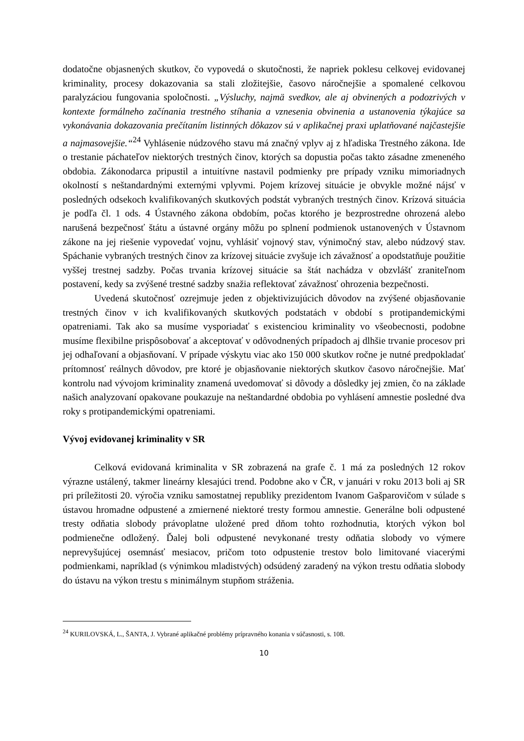dodatočne objasnených skutkov, čo vypovedá o skutočnosti, že napriek poklesu celkovej evidovanej kriminality, procesy dokazovania sa stali zložitejšie, časovo náročnejšie a spomalené celkovou paralyzáciou fungovania spoločnosti. „Výsluchy, najmä svedkov, ale aj obvinených a podozrivých v kontexte formálneho začínania trestného stíhania a vznesenia obvinenia a ustanovenia týkajúce sa vykonávania dokazovania prečítaním listinných dôkazov sú v aplikačnej praxi uplatňované najčastejšie a najmasovejšie.“<sup>24</sup> Vyhlásenie núdzového stavu má značný vplyv aj z hľadiska Trestného zákona. Ide o trestanie páchateľov niektorých trestných činov, ktorých sa dopustia počas takto zásadne zmeneného obdobia. Zákonodarca pripustil a intuitívne nastavil podmienky pre prípady vzniku mimoriadnych okolností s neštandardnými externými vplyvmi. Pojem krízovej situácie je obvykle možné nájsť v posledných odsekoch kvalifikovaných skutkových podstát vybraných trestných činov. Krízová situácia je podľa čl. 1 ods. 4 Ústavného zákona obdobím, počas ktorého je bezprostredne ohrozená alebo narušená bezpečnosť štátu a ústavné orgány môžu po splnení podmienok ustanovených v Ústavnom zákone na jej riešenie vypovedať vojnu, vyhlásiť vojnový stav, výnimočný stav, alebo núdzový stav. Spáchanie vybraných trestných činov za krízovej situácie zvyšuje ich závažnosť a opodstatňuje použitie vyššej trestnej sadzby. Počas trvania krízovej situácie sa štát nachádza v obzvlášť zraniteľnom postavení, kedy sa zvýšené trestné sadzby snažia reflektovať závažnosť ohrozenia bezpečnosti.
Uvedená skutočnosť ozrejmuje jeden z objektivizujúcich dôvodov na zvýšené objasňovanie trestných činov v ich kvalifikovaných skutkových podstatách v období s protipandemickými opatreniami. Tak ako sa musíme vysporiadať s existenciou kriminality vo všeobecnosti, podobne musíme flexibilne prispôsobovať a akceptovať v odôvodnených prípadoch aj dlhšie trvanie procesov pri jej odhaľovaní a objasňovaní. V prípade výskytu viac ako 150 000 skutkov ročne je nutné predpokladať prítomnosť reálnych dôvodov, pre ktoré je objasňovanie niektorých skutkov časovo náročnejšie. Mať kontrolu nad vývojom kriminality znamená uvedomovať si dôvody a dôsledky jej zmien, čo na základe našich analyzovaní opakovane poukazuje na neštandardné obdobia po vyhlásení amnestie posledné dva roky s protipandemickými opatreniami.
Vývoj evidovanej kriminality v SR
Celková evidovaná kriminalita v SR zobrazená na grafe č. 1 má za posledných 12 rokov výrazne ustálený, takmer lineárny klesajúci trend. Podobne ako v ČR, v januári v roku 2013 boli aj SR pri príležitosti 20. výročia vzniku samostatnej republiky prezidentom Ivanom Gašparovičom v súlade s ústavou hromadne odpustené a zmiernené niektoré tresty formou amnestie. Generálne boli odpustené tresty odňatia slobody právoplatne uložené pred dňom tohto rozhodnutia, ktorých výkon bol podmienečne odložený. Ďalej boli odpustené nevykonané tresty odňatia slobody vo výmere neprevyšujúcej osemnásť mesiacov, pričom toto odpustenie trestov bolo limitované viacerými podmienkami, napríklad (s výnimkou mladistvých) odsúdený zaradený na výkon trestu odňatia slobody do ústavu na výkon trestu s minimálnym stupňom stráženia.
<sup>24</sup> KURILOVSKÁ, L., ŠANTA, J. Vybrané aplikačné problémy prípravného konania v súčasnosti, s. 108.
10